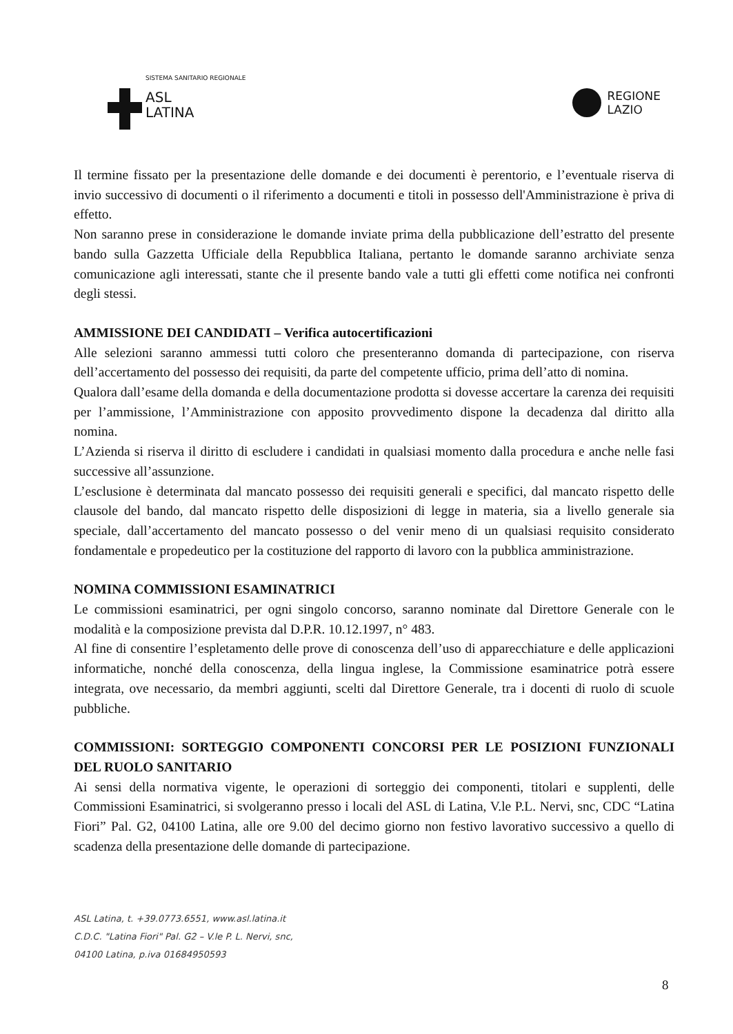SISTEMA SANITARIO REGIONALE
ASL
LATINA
REGIONE
LAZIO
Il termine fissato per la presentazione delle domande e dei documenti è perentorio, e l’eventuale riserva di invio successivo di documenti o il riferimento a documenti e titoli in possesso dell'Amministrazione è priva di effetto.
Non saranno prese in considerazione le domande inviate prima della pubblicazione dell’estratto del presente bando sulla Gazzetta Ufficiale della Repubblica Italiana, pertanto le domande saranno archiviate senza comunicazione agli interessati, stante che il presente bando vale a tutti gli effetti come notifica nei confronti degli stessi.
AMMISSIONE DEI CANDIDATI – Verifica autocertificazioni
Alle selezioni saranno ammessi tutti coloro che presenteranno domanda di partecipazione, con riserva dell’accertamento del possesso dei requisiti, da parte del competente ufficio, prima dell’atto di nomina.
Qualora dall’esame della domanda e della documentazione prodotta si dovesse accertare la carenza dei requisiti per l’ammissione, l’Amministrazione con apposito provvedimento dispone la decadenza dal diritto alla nomina.
L’Azienda si riserva il diritto di escludere i candidati in qualsiasi momento dalla procedura e anche nelle fasi successive all’assunzione.
L’esclusione è determinata dal mancato possesso dei requisiti generali e specifici, dal mancato rispetto delle clausole del bando, dal mancato rispetto delle disposizioni di legge in materia, sia a livello generale sia speciale, dall’accertamento del mancato possesso o del venir meno di un qualsiasi requisito considerato fondamentale e propedeutico per la costituzione del rapporto di lavoro con la pubblica amministrazione.
NOMINA COMMISSIONI ESAMINATRICI
Le commissioni esaminatrici, per ogni singolo concorso, saranno nominate dal Direttore Generale con le modalità e la composizione prevista dal D.P.R. 10.12.1997, n° 483.
Al fine di consentire l’espletamento delle prove di conoscenza dell’uso di apparecchiature e delle applicazioni informatiche, nonché della conoscenza, della lingua inglese, la Commissione esaminatrice potrà essere integrata, ove necessario, da membri aggiunti, scelti dal Direttore Generale, tra i docenti di ruolo di scuole pubbliche.
COMMISSIONI: SORTEGGIO COMPONENTI CONCORSI PER LE POSIZIONI FUNZIONALI DEL RUOLO SANITARIO
Ai sensi della normativa vigente, le operazioni di sorteggio dei componenti, titolari e supplenti, delle Commissioni Esaminatrici, si svolgeranno presso i locali del ASL di Latina, V.le P.L. Nervi, snc, CDC “Latina Fiori” Pal. G2, 04100 Latina, alle ore 9.00 del decimo giorno non festivo lavorativo successivo a quello di scadenza della presentazione delle domande di partecipazione.
ASL Latina, t. +39.0773.6551, www.asl.latina.it
C.D.C. "Latina Fiori" Pal. G2 – V.le P. L. Nervi, snc,
04100 Latina, p.iva 01684950593
8